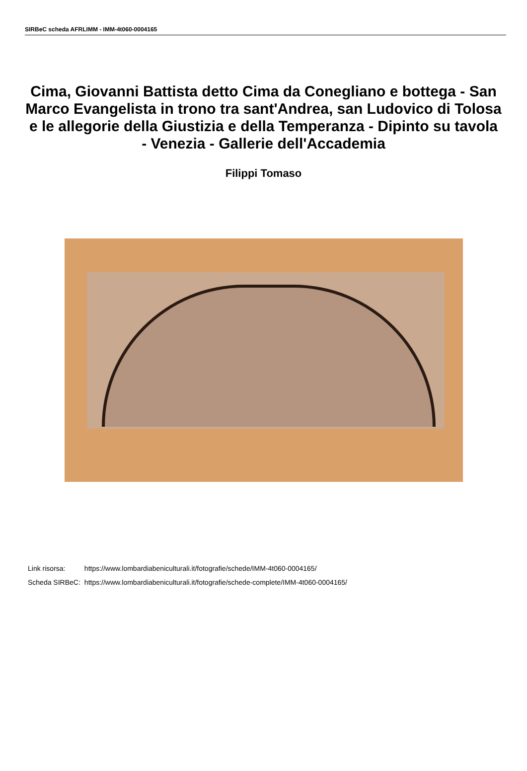SIRBeC scheda AFRLIMM - IMM-4t060-0004165
Cima, Giovanni Battista detto Cima da Conegliano e bottega - San Marco Evangelista in trono tra sant'Andrea, san Ludovico di Tolosa e le allegorie della Giustizia e della Temperanza - Dipinto su tavola - Venezia - Gallerie dell'Accademia
Filippi Tomaso
| Link risorsa: | https://www.lombardiabeniculturali.it/fotografie/schede/IMM-4t060-0004165/ |
| Scheda SIRBeC: | https://www.lombardiabeniculturali.it/fotografie/schede-complete/IMM-4t060-0004165/ |